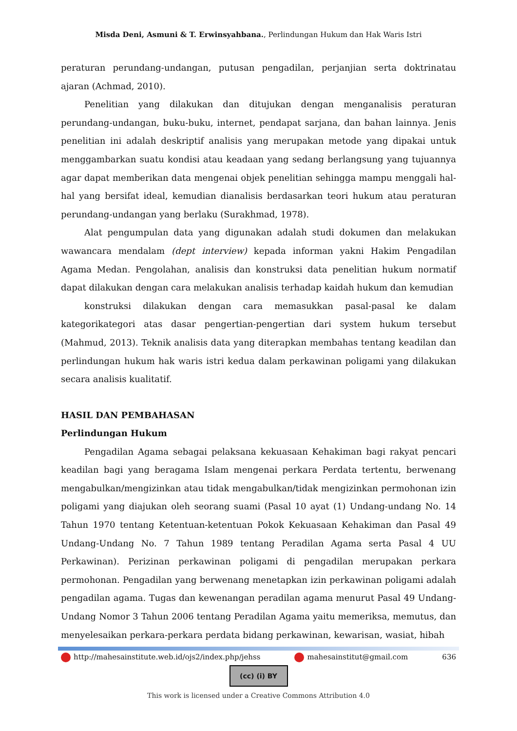Misda Deni, Asmuni & T. Erwinsyahbana., Perlindungan Hukum dan Hak Waris Istri
peraturan perundang-undangan, putusan pengadilan, perjanjian serta doktrinatau ajaran (Achmad, 2010).
Penelitian yang dilakukan dan ditujukan dengan menganalisis peraturan perundang-undangan, buku-buku, internet, pendapat sarjana, dan bahan lainnya. Jenis penelitian ini adalah deskriptif analisis yang merupakan metode yang dipakai untuk menggambarkan suatu kondisi atau keadaan yang sedang berlangsung yang tujuannya agar dapat memberikan data mengenai objek penelitian sehingga mampu menggali hal-hal yang bersifat ideal, kemudian dianalisis berdasarkan teori hukum atau peraturan perundang-undangan yang berlaku (Surakhmad, 1978).
Alat pengumpulan data yang digunakan adalah studi dokumen dan melakukan wawancara mendalam (dept interview) kepada informan yakni Hakim Pengadilan Agama Medan. Pengolahan, analisis dan konstruksi data penelitian hukum normatif dapat dilakukan dengan cara melakukan analisis terhadap kaidah hukum dan kemudian
konstruksi dilakukan dengan cara memasukkan pasal-pasal ke dalam kategorikategori atas dasar pengertian-pengertian dari system hukum tersebut (Mahmud, 2013). Teknik analisis data yang diterapkan membahas tentang keadilan dan perlindungan hukum hak waris istri kedua dalam perkawinan poligami yang dilakukan secara analisis kualitatif.
HASIL DAN PEMBAHASAN
Perlindungan Hukum
Pengadilan Agama sebagai pelaksana kekuasaan Kehakiman bagi rakyat pencari keadilan bagi yang beragama Islam mengenai perkara Perdata tertentu, berwenang mengabulkan/mengizinkan atau tidak mengabulkan/tidak mengizinkan permohonan izin poligami yang diajukan oleh seorang suami (Pasal 10 ayat (1) Undang-undang No. 14 Tahun 1970 tentang Ketentuan-ketentuan Pokok Kekuasaan Kehakiman dan Pasal 49 Undang-Undang No. 7 Tahun 1989 tentang Peradilan Agama serta Pasal 4 UU Perkawinan). Perizinan perkawinan poligami di pengadilan merupakan perkara permohonan. Pengadilan yang berwenang menetapkan izin perkawinan poligami adalah pengadilan agama. Tugas dan kewenangan peradilan agama menurut Pasal 49 Undang-Undang Nomor 3 Tahun 2006 tentang Peradilan Agama yaitu memeriksa, memutus, dan menyelesaikan perkara-perkara perdata bidang perkawinan, kewarisan, wasiat, hibah
http://mahesainstitute.web.id/ojs2/index.php/jehss mahesainstitut@gmail.com 636
(cc) (i) BY
This work is licensed under a Creative Commons Attribution 4.0